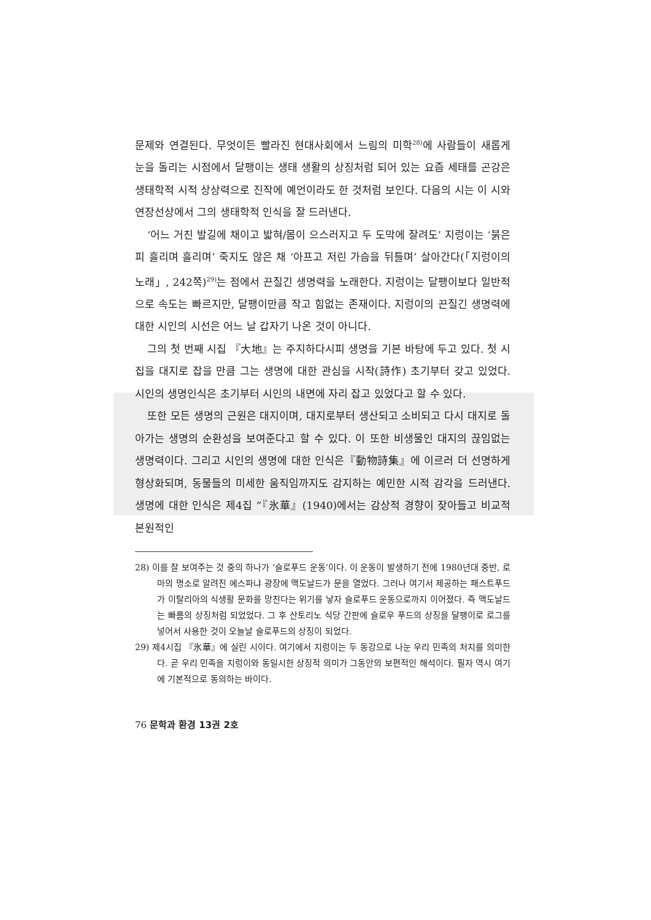문제와 연결된다. 무엇이든 빨라진 현대사회에서 느림의 미학<sup>28)</sup>에 사람들이 새롭게 눈을 돌리는 시점에서 달팽이는 생태 생활의 상징처럼 되어 있는 요즘 세태를 곤강은 생태학적 시적 상상력으로 진작에 예언이라도 한 것처럼 보인다. 다음의 시는 이 시와 연장선상에서 그의 생태학적 인식을 잘 드러낸다.
‘어느 거친 발길에 채이고 밟혀/몸이 으스러지고 두 도막에 잘려도’ 지렁이는 ‘붉은 피 흘리며 흘리며’ 죽지도 않은 채 ‘아프고 저린 가슴을 뒤틀며’ 살아간다(「지렁이의 노래」, 242쪽)<sup>29)</sup>는 점에서 끈질긴 생명력을 노래한다. 지렁이는 달팽이보다 일반적으로 속도는 빠르지만, 달팽이만큼 작고 힘없는 존재이다. 지렁이의 끈질긴 생명력에 대한 시인의 시선은 어느 날 갑자기 나온 것이 아니다.
그의 첫 번째 시집 『大地』는 주지하다시피 생명을 기본 바탕에 두고 있다. 첫 시집을 대지로 잡을 만큼 그는 생명에 대한 관심을 시작(詩作) 초기부터 갖고 있었다. 시인의 생명인식은 초기부터 시인의 내면에 자리 잡고 있었다고 할 수 있다.
또한 모든 생명의 근원은 대지이며, 대지로부터 생산되고 소비되고 다시 대지로 돌아가는 생명의 순환성을 보여준다고 할 수 있다. 이 또한 비생물인 대지의 끊임없는 생명력이다. 그리고 시인의 생명에 대한 인식은『動物詩集』에 이르러 더 선명하게 형상화되며, 동물들의 미세한 움직임까지도 감지하는 예민한 시적 감각을 드러낸다. 생명에 대한 인식은 제4집 “『氷華』(1940)에서는 감상적 경향이 잦아들고 비교적 본원적인
28) 이를 잘 보여주는 것 중의 하나가 ‘슬로푸드 운동’이다. 이 운동이 발생하기 전에 1980년대 중반, 로마의 명소로 알려진 에스파냐 광장에 맥도날드가 문을 열었다. 그러나 여기서 제공하는 패스트푸드가 이탈리아의 식생활 문화를 망친다는 위기를 낳자 슬로푸드 운동으로까지 이어졌다. 즉 맥도날드는 빠름의 상징처럼 되었었다. 그 후 산토리노 식당 간판에 슬로우 푸드의 상징을 달팽이로 로그를 넣어서 사용한 것이 오늘날 슬로푸드의 상징이 되었다.
29) 제4시집 『氷華』에 실린 시이다. 여기에서 지렁이는 두 동강으로 나눈 우리 민족의 처지를 의미한다. 곧 우리 민족을 지렁이와 동일시한 상징적 의미가 그동안의 보편적인 해석이다. 필자 역시 여기에 기본적으로 동의하는 바이다.
76 문학과 환경 13권 2호